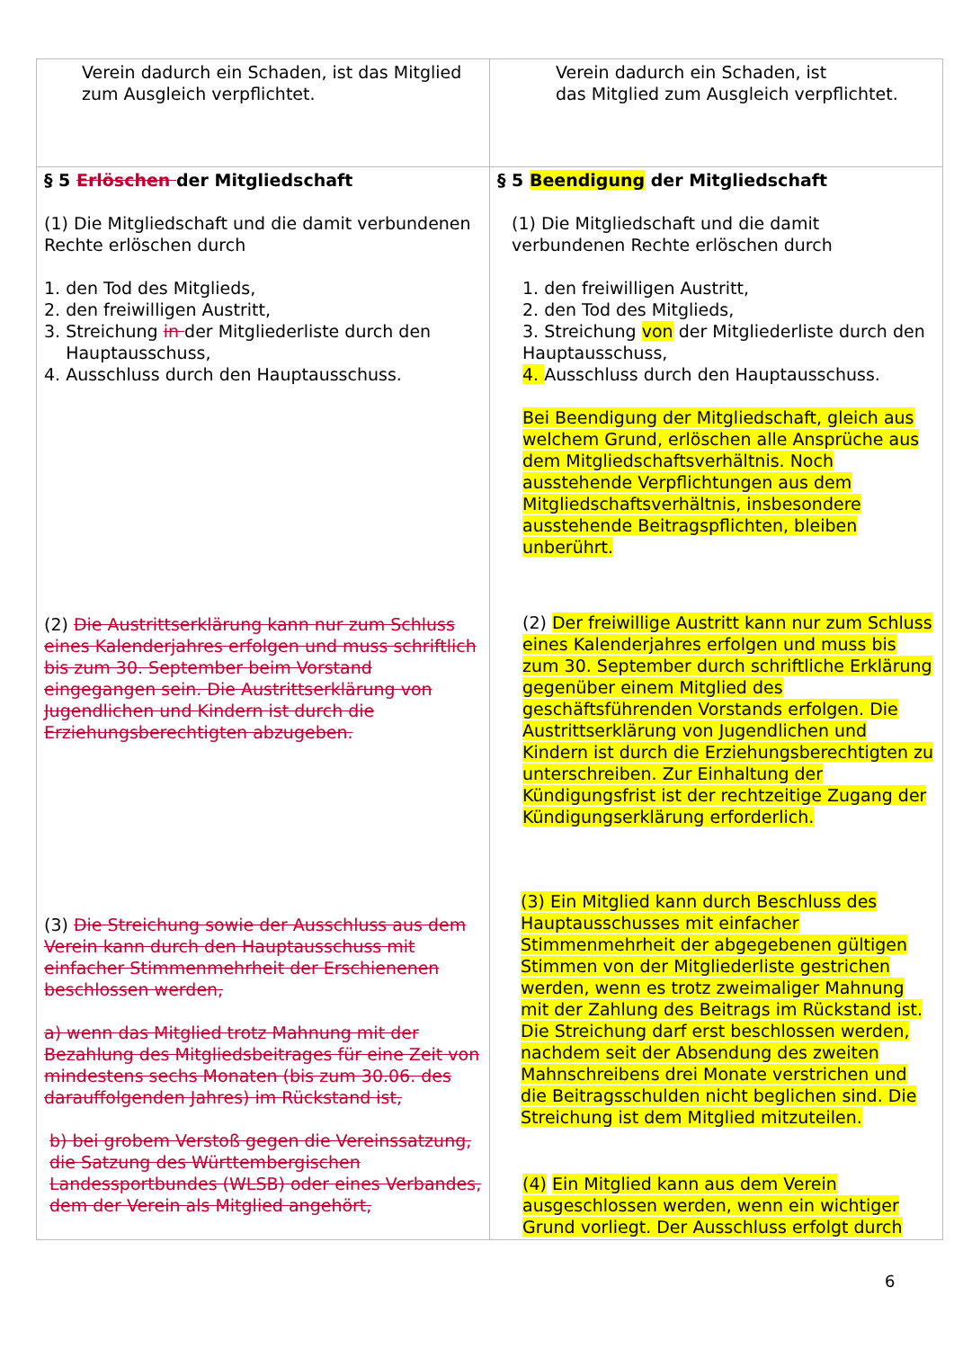| Verein dadurch ein Schaden, ist das Mitglied zum Ausgleich verpflichtet. | Verein dadurch ein Schaden, ist das Mitglied zum Ausgleich verpflichtet. |
| § 5 Erlöschen der Mitgliedschaft (1) Die Mitgliedschaft und die damit verbundenen Rechte erlöschen durch 1. den Tod des Mitglieds, 2. den freiwilligen Austritt, 3. Streichung in der Mitgliederliste durch den Hauptausschuss, 4. Ausschluss durch den Hauptausschuss. (2) Die Austrittserklärung kann nur zum Schluss eines Kalenderjahres erfolgen und muss schriftlich bis zum 30. September beim Vorstand eingegangen sein. Die Austrittserklärung von Jugendlichen und Kindern ist durch die Erziehungsberechtigten abzugeben. (3) Die Streichung sowie der Ausschluss aus dem Verein kann durch den Hauptausschuss mit einfacher Stimmenmehrheit der Erschienenen beschlossen werden, a) wenn das Mitglied trotz Mahnung mit der Bezahlung des Mitgliedsbeitrages für eine Zeit von mindestens sechs Monaten (bis zum 30.06. des darauffolgenden Jahres) im Rückstand ist, b) bei grobem Verstoß gegen die Vereinssatzung, die Satzung des Württembergischen Landessportbundes (WLSB) oder eines Verbandes, dem der Verein als Mitglied angehört, | § 5 Beendigung der Mitgliedschaft (1) Die Mitgliedschaft und die damit verbundenen Rechte erlöschen durch 1. den freiwilligen Austritt, 2. den Tod des Mitglieds, 3. Streichung von der Mitgliederliste durch den Hauptausschuss, 4. Ausschluss durch den Hauptausschuss. Bei Beendigung der Mitgliedschaft, gleich aus welchem Grund, erlöschen alle Ansprüche aus dem Mitgliedschaftsverhältnis. Noch ausstehende Verpflichtungen aus dem Mitgliedschaftsverhältnis, insbesondere ausstehende Beitragspflichten, bleiben unberührt. (2) Der freiwillige Austritt kann nur zum Schluss eines Kalenderjahres erfolgen und muss bis zum 30. September durch schriftliche Erklärung gegenüber einem Mitglied des geschäftsführenden Vorstands erfolgen. Die Austrittserklärung von Jugendlichen und Kindern ist durch die Erziehungsberechtigten zu unterschreiben. Zur Einhaltung der Kündigungsfrist ist der rechtzeitige Zugang der Kündigungserklärung erforderlich. (3) Ein Mitglied kann durch Beschluss des Hauptausschusses mit einfacher Stimmenmehrheit der abgegebenen gültigen Stimmen von der Mitgliederliste gestrichen werden, wenn es trotz zweimaliger Mahnung mit der Zahlung des Beitrags im Rückstand ist. Die Streichung darf erst beschlossen werden, nachdem seit der Absendung des zweiten Mahnschreibens drei Monate verstrichen und die Beitragsschulden nicht beglichen sind. Die Streichung ist dem Mitglied mitzuteilen. (4) Ein Mitglied kann aus dem Verein ausgeschlossen werden, wenn ein wichtiger Grund vorliegt. Der Ausschluss erfolgt durch |
6